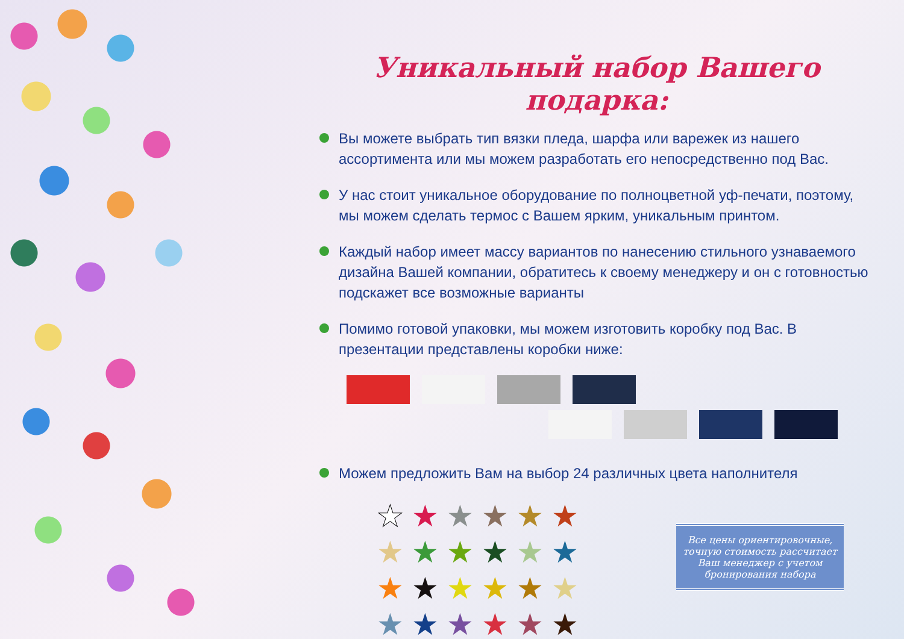Уникальный набор Вашего подарка:
Вы можете выбрать тип вязки пледа, шарфа или варежек из нашего ассортимента или мы можем разработать его непосредственно под Вас.
У нас стоит уникальное оборудование по полноцветной уф-печати, поэтому, мы можем сделать термос с Вашем ярким, уникальным принтом.
Каждый набор имеет массу вариантов по нанесению стильного узнаваемого дизайна Вашей компании, обратитесь к своему менеджеру и он с готовностью подскажет все возможные варианты
Помимо готовой упаковки, мы можем изготовить коробку под Вас. В презентации представлены коробки ниже:
Можем предложить Вам на выбор 24 различных цвета наполнителя
★ ★ ★ ★ ★ ★ ★ ★ ★ ★ ★ ★ ★ ★ ★ ★ ★ ★ ★ ★ ★ ★ ★ ★
Все цены ориентировочные, точную стоимость рассчитает Ваш менеджер с учетом бронирования набора